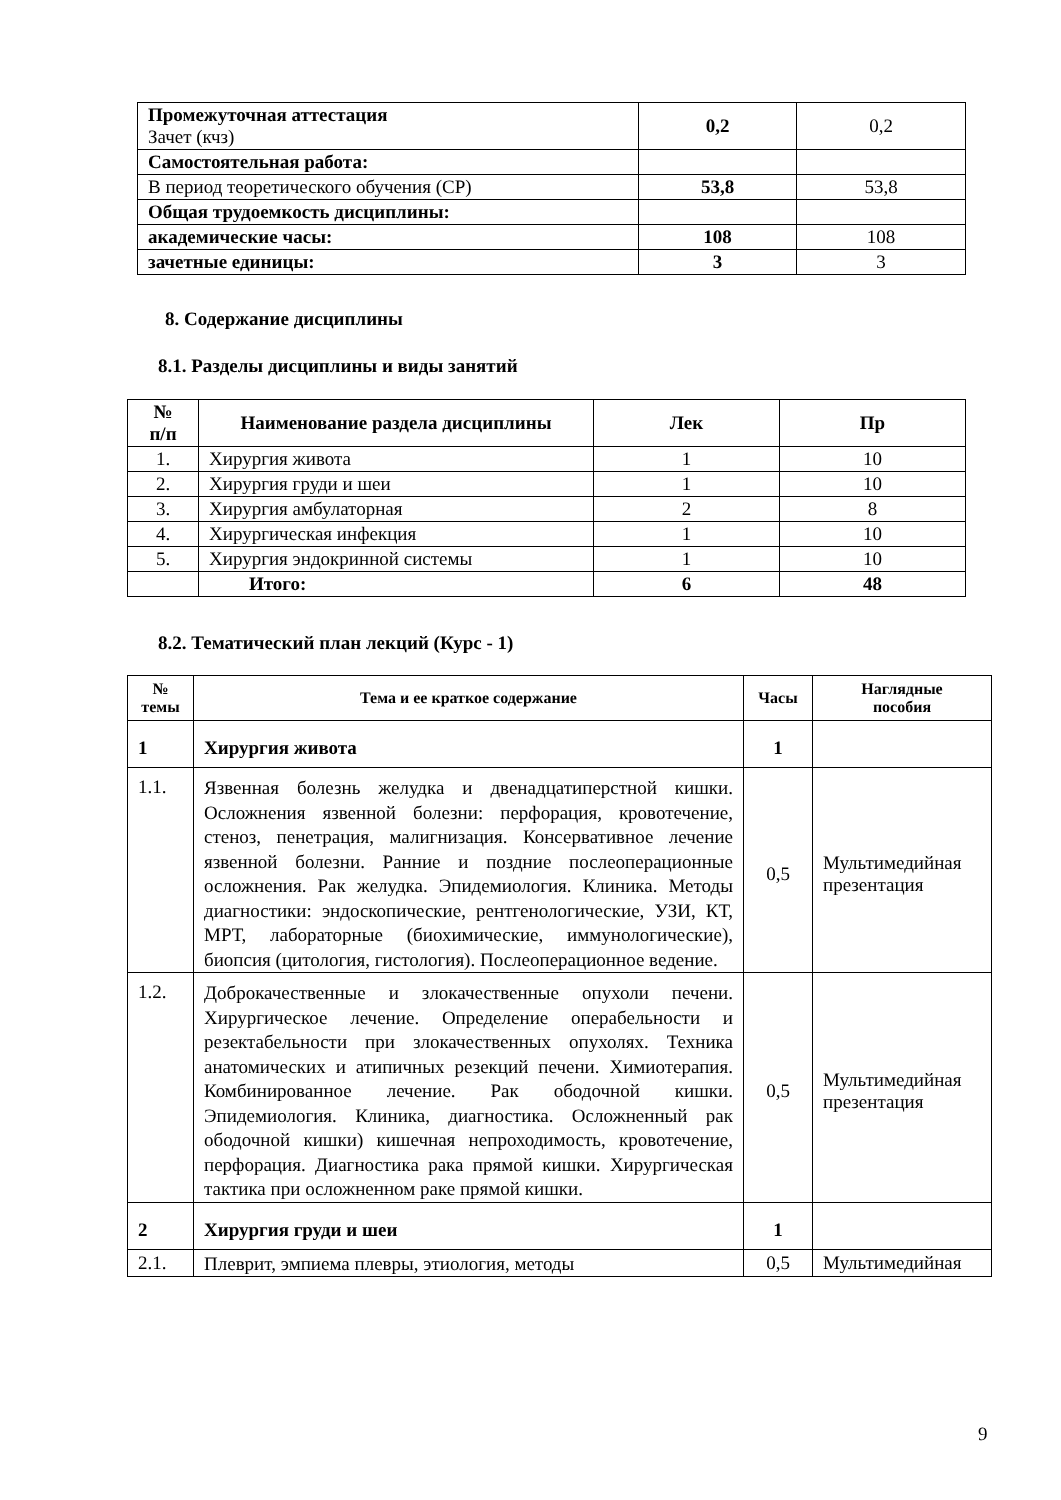| Промежуточная аттестация Зачет (кчз) | 0,2 | 0,2 |
| Самостоятельная работа: | | |
| В период теоретического обучения (СР) | 53,8 | 53,8 |
| Общая трудоемкость дисциплины: | | |
| академические часы: | 108 | 108 |
| зачетные единицы: | 3 | 3 |
8. Содержание дисциплины
8.1. Разделы дисциплины и виды занятий
| № п/п | Наименование раздела дисциплины | Лек | Пр |
| --- | --- | --- | --- |
| 1. | Хирургия живота | 1 | 10 |
| 2. | Хирургия груди и шеи | 1 | 10 |
| 3. | Хирургия амбулаторная | 2 | 8 |
| 4. | Хирургическая инфекция | 1 | 10 |
| 5. | Хирургия эндокринной системы | 1 | 10 |
| | Итого: | 6 | 48 |
8.2. Тематический план лекций (Курс - 1)
| № темы | Тема и ее краткое содержание | Часы | Наглядные пособия |
| --- | --- | --- | --- |
| 1 | Хирургия живота | 1 | |
| 1.1. | Язвенная болезнь желудка и двенадцатиперстной кишки. Осложнения язвенной болезни: перфорация, кровотечение, стеноз, пенетрация, малигнизация. Консервативное лечение язвенной болезни. Ранние и поздние послеоперационные осложнения. Рак желудка. Эпидемиология. Клиника. Методы диагностики: эндоскопические, рентгенологические, УЗИ, КТ, МРТ, лабораторные (биохимические, иммунологические), биопсия (цитология, гистология). Послеоперационное ведение. | 0,5 | Мультимедийная презентация |
| 1.2. | Доброкачественные и злокачественные опухоли печени. Хирургическое лечение. Определение операбельности и резектабельности при злокачественных опухолях. Техника анатомических и атипичных резекций печени. Химиотерапия. Комбинированное лечение. Рак ободочной кишки. Эпидемиология. Клиника, диагностика. Осложненный рак ободочной кишки) кишечная непроходимость, кровотечение, перфорация. Диагностика рака прямой кишки. Хирургическая тактика при осложненном раке прямой кишки. | 0,5 | Мультимедийная презентация |
| 2 | Хирургия груди и шеи | 1 | |
| 2.1. | Плеврит, эмпиема плевры, этиология, методы | 0,5 | Мультимедийная |
9